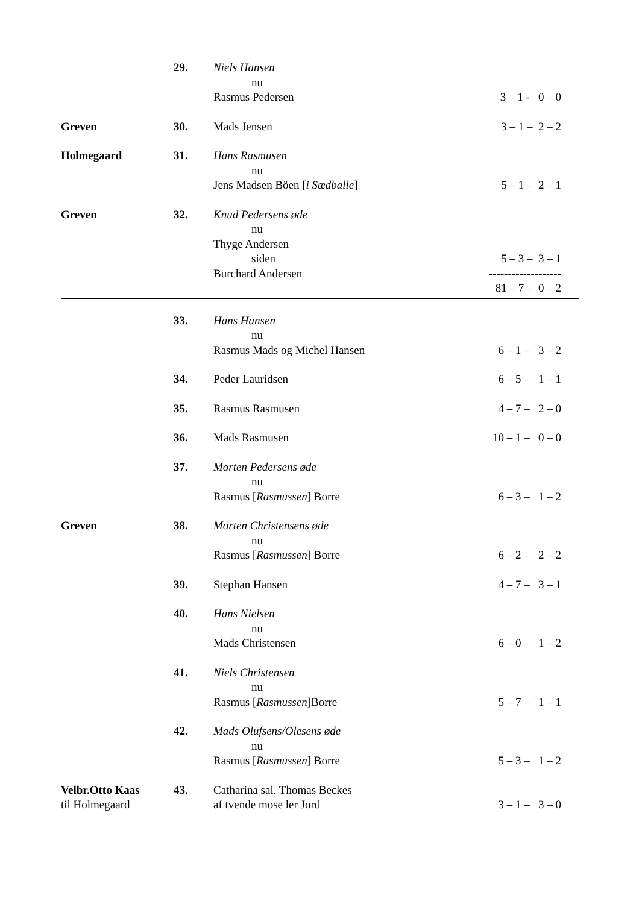| | 29. | Niels Hansen nu Rasmus Pedersen | 3 – 1 - 0 – 0 |
| Greven | 30. | Mads Jensen | 3 – 1 – 2 – 2 |
| Holmegaard | 31. | Hans Rasmusen nu Jens Madsen Böen [ i Sædballe ] | 5 – 1 – 2 – 1 |
| Greven | 32. | Knud Pedersens øde nu Thyge Andersen siden Burchard Andersen | 5 – 3 – 3 – 1 ------------------- 81 – 7 – 0 – 2 |
| | 33. | Hans Hansen nu Rasmus Mads og Michel Hansen | 6 – 1 – 3 – 2 |
| | 34. | Peder Lauridsen | 6 – 5 – 1 – 1 |
| | 35. | Rasmus Rasmusen | 4 – 7 – 2 – 0 |
| | 36. | Mads Rasmusen | 10 – 1 – 0 – 0 |
| | 37. | Morten Pedersens øde nu Rasmus [ Rasmussen ] Borre | 6 – 3 – 1 – 2 |
| Greven | 38. | Morten Christensens øde nu Rasmus [ Rasmussen ] Borre | 6 – 2 – 2 – 2 |
| | 39. | Stephan Hansen | 4 – 7 – 3 – 1 |
| | 40. | Hans Nielsen nu Mads Christensen | 6 – 0 – 1 – 2 |
| | 41. | Niels Christensen nu Rasmus [ Rasmussen ]Borre | 5 – 7 – 1 – 1 |
| | 42. | Mads Olufsens/Olesens øde nu Rasmus [ Rasmussen ] Borre | 5 – 3 – 1 – 2 |
| Velbr.Otto Kaas til Holmegaard | 43. | Catharina sal. Thomas Beckes af tvende mose ler Jord | 3 – 1 – 3 – 0 |